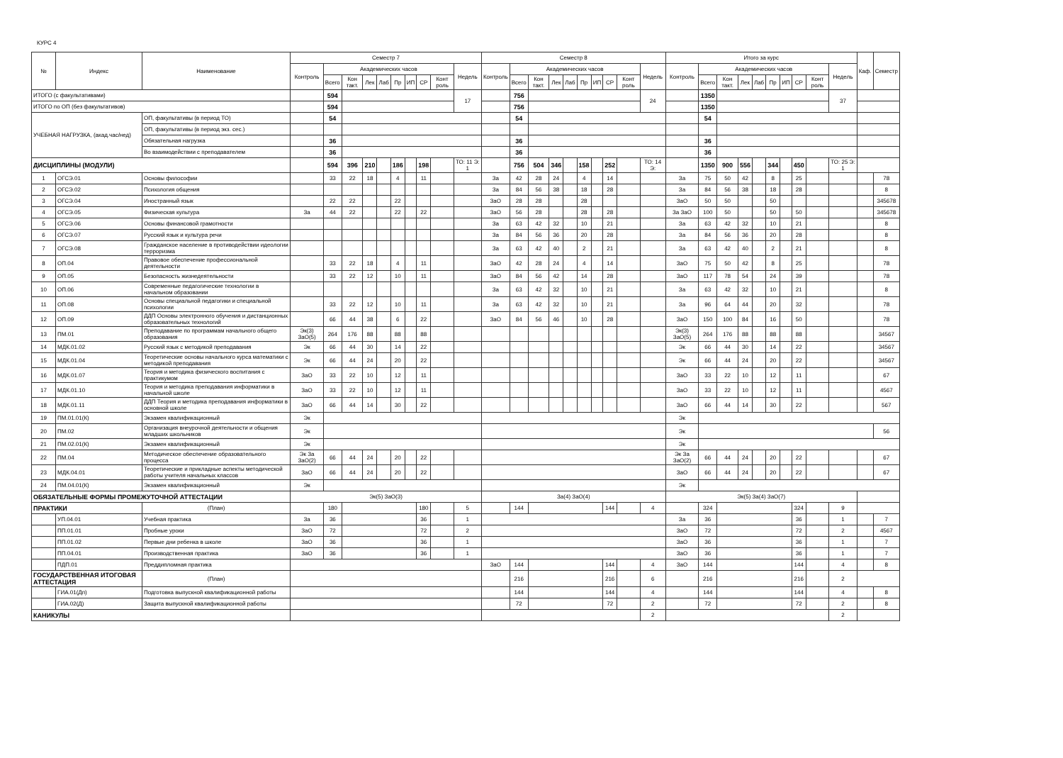КУРС 4
| № | Индекс | Наименование | Семестр 7 | | | | | | | | | | Семестр 8 | | | | | | | | | | Итого за курс | | | | | | | | | | Каф. | Семестр |
| --- | --- | --- | --- | --- | --- | --- | --- | --- | --- | --- | --- | --- | --- | --- | --- | --- | --- | --- | --- | --- | --- | --- | --- | --- | --- | --- | --- | --- | --- | --- | --- | --- | --- | --- |
| | | | Контроль | Академических часов | | | | | | | | Недель | Контроль | Академических часов | | | | | | | | Недель | Контроль | Академических часов | | | | | | | | Недель | | |
| | | | | Всего | Кон такт. | Лек | Лаб | Пр | ИП | СР | Конт роль | | | Всего | Кон такт. | Лек | Лаб | Пр | ИП | СР | Конт роль | | | Всего | Кон такт. | Лек | Лаб | Пр | ИП | СР | Конт роль | | | |
| ИТОГО (с факультативами) | | | | 594 | | | | | | | | 17 | | 756 | | | | | | | | 24 | | 1350 | | | | | | | | 37 | | |
| ИТОГО по ОП (без факультативов) | | | | 594 | | | | | | | | | | 756 | | | | | | | | | | 1350 | | | | | | | | | | |
| УЧЕБНАЯ НАГРУЗКА, (акад.час/нед) | | ОП, факультативы (в период ТО) | | 54 | | | | | | | | | | 54 | | | | | | | | | | 54 | | | | | | | | | | |
| | | ОП, факультативы (в период экз. сес.) | | | | | | | | | | | | | | | | | | | | | | | | | | | | | | | | |
| | | Обязательная нагрузка | | 36 | | | | | | | | | | 36 | | | | | | | | | | 36 | | | | | | | | | | |
| | | Во взаимодействии с преподавателем | | 36 | | | | | | | | | | 36 | | | | | | | | | | 36 | | | | | | | | | | |
| ДИСЦИПЛИНЫ (МОДУЛИ) | | | | 594 | 396 | 210 | | 186 | | 198 | | ТО: 11 Э: 1 | | 756 | 504 | 346 | | 158 | | 252 | | ТО: 14 Э: | | 1350 | 900 | 556 | | 344 | | 450 | | ТО: 25 Э: 1 | | |
| 1 | ОГСЭ.01 | Основы философии | | 33 | 22 | 18 | | 4 | | 11 | | | За | 42 | 28 | 24 | | 4 | | 14 | | | За | 75 | 50 | 42 | | 8 | | 25 | | | | 78 |
| 2 | ОГСЭ.02 | Психология общения | | | | | | | | | | | За | 84 | 56 | 38 | | 18 | | 28 | | | За | 84 | 56 | 38 | | 18 | | 28 | | | | 8 |
| 3 | ОГСЭ.04 | Иностранный язык | | 22 | 22 | | | 22 | | | | | ЗаО | 28 | 28 | | | 28 | | | | | ЗаО | 50 | 50 | | | 50 | | | | | | 345678 |
| 4 | ОГСЭ.05 | Физическая культура | За | 44 | 22 | | | 22 | | 22 | | | ЗаО | 56 | 28 | | | 28 | | 28 | | | За ЗаО | 100 | 50 | | | 50 | | 50 | | | | 345678 |
| 5 | ОГСЭ.06 | Основы финансовой грамотности | | | | | | | | | | | За | 63 | 42 | 32 | | 10 | | 21 | | | За | 63 | 42 | 32 | | 10 | | 21 | | | | 8 |
| 6 | ОГСЭ.07 | Русский язык и культура речи | | | | | | | | | | | За | 84 | 56 | 36 | | 20 | | 28 | | | За | 84 | 56 | 36 | | 20 | | 28 | | | | 8 |
| 7 | ОГСЭ.08 | Гражданское население в противодействии идеологии терроризма | | | | | | | | | | | За | 63 | 42 | 40 | | 2 | | 21 | | | За | 63 | 42 | 40 | | 2 | | 21 | | | | 8 |
| 8 | ОП.04 | Правовое обеспечение профессиональной деятельности | | 33 | 22 | 18 | | 4 | | 11 | | | ЗаО | 42 | 28 | 24 | | 4 | | 14 | | | ЗаО | 75 | 50 | 42 | | 8 | | 25 | | | | 78 |
| 9 | ОП.05 | Безопасность жизнедеятельности | | 33 | 22 | 12 | | 10 | | 11 | | | ЗаО | 84 | 56 | 42 | | 14 | | 28 | | | ЗаО | 117 | 78 | 54 | | 24 | | 39 | | | | 78 |
| 10 | ОП.06 | Современные педагогические технологии в начальном образовании | | | | | | | | | | | За | 63 | 42 | 32 | | 10 | | 21 | | | За | 63 | 42 | 32 | | 10 | | 21 | | | | 8 |
| 11 | ОП.08 | Основы специальной педагогики и специальной психологии | | 33 | 22 | 12 | | 10 | | 11 | | | За | 63 | 42 | 32 | | 10 | | 21 | | | За | 96 | 64 | 44 | | 20 | | 32 | | | | 78 |
| 12 | ОП.09 | ДДП Основы электронного обучения и дистанционных образовательных технологий | | 66 | 44 | 38 | | 6 | | 22 | | | ЗаО | 84 | 56 | 46 | | 10 | | 28 | | | ЗаО | 150 | 100 | 84 | | 16 | | 50 | | | | 78 |
| 13 | ПМ.01 | Преподавание по программам начального общего образования | Эк(3) ЗаО(5) | 264 | 176 | 88 | | 88 | | 88 | | | | | | | | | | | | | Эк(3) ЗаО(5) | 264 | 176 | 88 | | 88 | | 88 | | | | 34567 |
| 14 | МДК.01.02 | Русский язык с методикой преподавания | Эк | 66 | 44 | 30 | | 14 | | 22 | | | | | | | | | | | | | Эк | 66 | 44 | 30 | | 14 | | 22 | | | | 34567 |
| 15 | МДК.01.04 | Теоретические основы начального курса математики с методикой преподавания | Эк | 66 | 44 | 24 | | 20 | | 22 | | | | | | | | | | | | | Эк | 66 | 44 | 24 | | 20 | | 22 | | | | 34567 |
| 16 | МДК.01.07 | Теория и методика физического воспитания с практикумом | ЗаО | 33 | 22 | 10 | | 12 | | 11 | | | | | | | | | | | | | ЗаО | 33 | 22 | 10 | | 12 | | 11 | | | | 67 |
| 17 | МДК.01.10 | Теория и методика преподавания информатики в начальной школе | ЗаО | 33 | 22 | 10 | | 12 | | 11 | | | | | | | | | | | | | ЗаО | 33 | 22 | 10 | | 12 | | 11 | | | | 4567 |
| 18 | МДК.01.11 | ДДП Теория и методика преподавания информатики в основной школе | ЗаО | 66 | 44 | 14 | | 30 | | 22 | | | | | | | | | | | | | ЗаО | 66 | 44 | 14 | | 30 | | 22 | | | | 567 |
| 19 | ПМ.01.01(К) | Экзамен квалификационный | Эк | | | | | | | | | | | | | | | | | | | | Эк | | | | | | | | | | | |
| 20 | ПМ.02 | Организация внеурочной деятельности и общения младших школьников | Эк | | | | | | | | | | | | | | | | | | | | Эк | | | | | | | | | | | 56 |
| 21 | ПМ.02.01(К) | Экзамен квалификационный | Эк | | | | | | | | | | | | | | | | | | | | Эк | | | | | | | | | | | |
| 22 | ПМ.04 | Методическое обеспечение образовательного процесса | Эк За ЗаО(2) | 66 | 44 | 24 | | 20 | | 22 | | | | | | | | | | | | | Эк За ЗаО(2) | 66 | 44 | 24 | | 20 | | 22 | | | | 67 |
| 23 | МДК.04.01 | Теоретические и прикладные аспекты методической работы учителя начальных классов | ЗаО | 66 | 44 | 24 | | 20 | | 22 | | | | | | | | | | | | | ЗаО | 66 | 44 | 24 | | 20 | | 22 | | | | 67 |
| 24 | ПМ.04.01(К) | Экзамен квалификационный | Эк | | | | | | | | | | | | | | | | | | | | Эк | | | | | | | | | | | |
| ОБЯЗАТЕЛЬНЫЕ ФОРМЫ ПРОМЕЖУТОЧНОЙ АТТЕСТАЦИИ | | | Эк(5) ЗаО(3) | | | | | | | | | | За(4) ЗаО(4) | | | | | | | | | | Эк(5) За(4) ЗаО(7) | | | | | | | | | | | |
| ПРАКТИКИ | | (План) | | 180 | | | | | | 180 | | 5 | | 144 | | | | | | 144 | | 4 | | 324 | | | | | | 324 | | 9 | | |
| | УП.04.01 | Учебная практика | За | 36 | | | | | | 36 | | 1 | | | | | | | | | | | За | 36 | | | | | | 36 | | 1 | | 7 |
| | ПП.01.01 | Пробные уроки | ЗаО | 72 | | | | | | 72 | | 2 | | | | | | | | | | | ЗаО | 72 | | | | | | 72 | | 2 | | 4567 |
| | ПП.01.02 | Первые дни ребенка в школе | ЗаО | 36 | | | | | | 36 | | 1 | | | | | | | | | | | ЗаО | 36 | | | | | | 36 | | 1 | | 7 |
| | ПП.04.01 | Производственная практика | ЗаО | 36 | | | | | | 36 | | 1 | | | | | | | | | | | ЗаО | 36 | | | | | | 36 | | 1 | | 7 |
| | ПДП.01 | Преддипломная практика | | | | | | | | | | | ЗаО | 144 | | | | | | 144 | | 4 | ЗаО | 144 | | | | | | 144 | | 4 | | 8 |
| ГОСУДАРСТВЕННАЯ ИТОГОВАЯ АТТЕСТАЦИЯ | | (План) | | | | | | | | | | | | 216 | | | | | | 216 | | 6 | | 216 | | | | | | 216 | | 2 | | |
| | ГИА.01(Дп) | Подготовка выпускной квалификационной работы | | | | | | | | | | | | 144 | | | | | | 144 | | 4 | | 144 | | | | | | 144 | | 4 | | 8 |
| | ГИА.02(Д) | Защита выпускной квалификационной работы | | | | | | | | | | | | 72 | | | | | | 72 | | 2 | | 72 | | | | | | 72 | | 2 | | 8 |
| КАНИКУЛЫ | | | | | | | | | | | | | | | | | | | | | | 2 | | | | | | | | | | 2 | | |